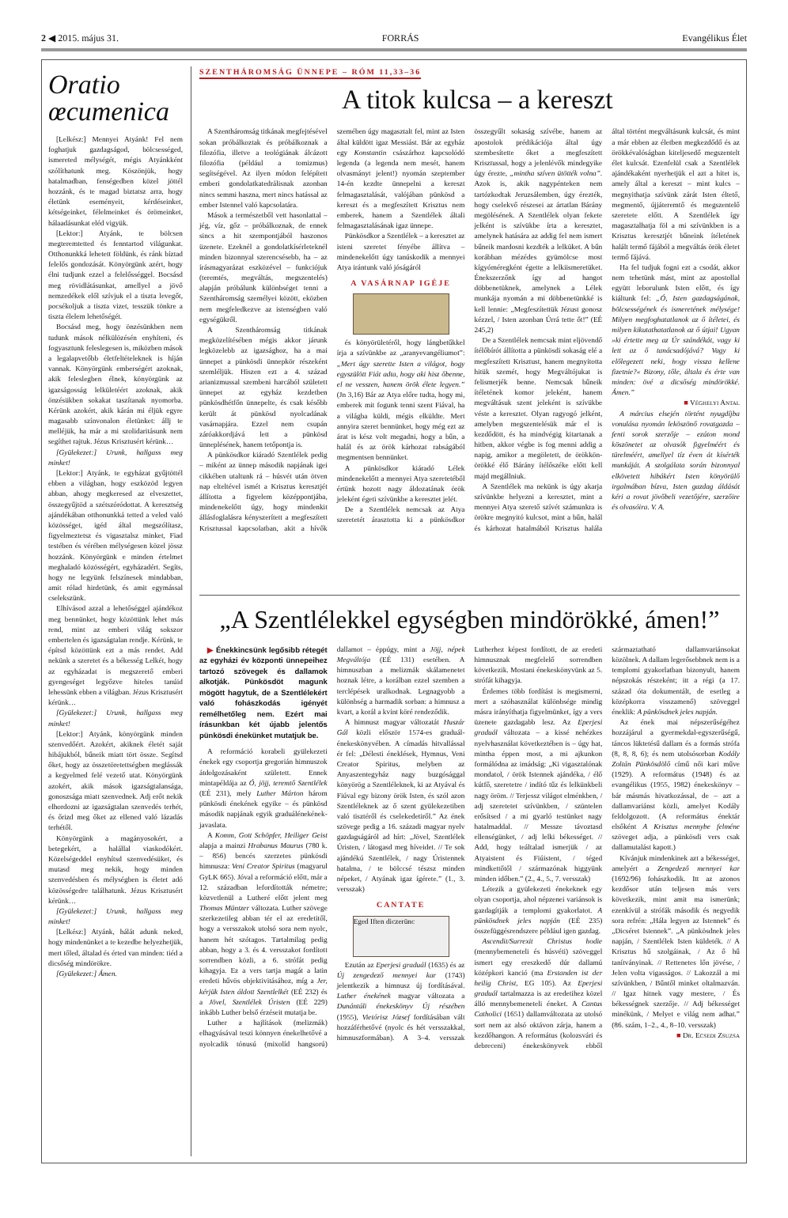2 ◀ 2015. május 31. FORRÁS Evangélikus Élet
Oratio œcumenica
[Lelkész:] Mennyei Atyánk! Fel nem foghatjuk gazdagságod, bölcsességed, ismereted mélységét, mégis Atyánkként szólíthatunk meg. Köszönjük, hogy hatalmadban, fenségedben közel jöttél hozzánk, és te magad biztatsz arra, hogy életünk eseményeit, kérdéseinket, kétségeinket, félelmeinket és örömeinket, hálaadásunkat eléd vigyük.
[Lektor:] Atyánk, te bölcsen megteremtetted és fenntartod világunkat. Otthonunkká lehetett földünk, és ránk bíztad felelős gondozását. Könyörgünk azért, hogy élni tudjunk ezzel a felelősséggel. Bocsásd meg rövidlátásunkat, amellyel a jövő nemzedékek elől szívjuk el a tiszta levegőt, pocsékoljuk a tiszta vizet, tesszük tönkre a tiszta élelem lehetőségét.
Bocsásd meg, hogy önzésünkben nem tudunk mások nélkülözésén enyhíteni, és fogyasztunk feleslegesen is, miközben mások a legalapvetőbb életfeltételeknek is híján vannak. Könyörgünk emberségért azoknak, akik feleslegben élnek, könyörgünk az igazságosság lelkületéért azoknak, akik önzésükben sokakat taszítanak nyomorba. Kérünk azokért, akik kárán mi éljük egyre magasabb színvonalon életünket: állj te melléjük, ha már a mi szolidaritásunk nem segíthet rajtuk. Jézus Krisztusért kérünk…
[Gyülekezet:] Urunk, hallgass meg minket!
[Lektor:] Atyánk, te egyházat gyűjtöttél ebben a világban, hogy eszközöd legyen abban, ahogy megkeresed az elveszettet, összegyűjtöd a szétszóródottat. A keresztség ajándékában otthonunkká tetted a veled való közösséget, igéd által megszólítasz, figyelmeztetsz és vigasztalsz minket, Fiad testében és vérében mélységesen közel jössz hozzánk. Könyörgünk e minden értelmet meghaladó közösségért, egyházadért. Segíts, hogy ne legyünk felszínesek mindabban, amit rólad hirdetünk, és amit egymással cselekszünk.
Elhívásod azzal a lehetőséggel ajándékoz meg bennünket, hogy közöttünk lehet más rend, mint az emberi világ sokszor embertelen és igazságtalan rendje. Kérünk, te építsd közöttünk ezt a más rendet. Add nekünk a szeretet és a békesség Lelkét, hogy az egyházadat is megszerető emberi gyengeséget legyőzve hiteles tanúid lehessünk ebben a világban. Jézus Krisztusért kérünk…
[Gyülekezet:] Urunk, hallgass meg minket!
[Lektor:] Atyánk, könyörgünk minden szenvedőért. Azokért, akiknek életét saját hibájukból, bűneik miatt tört össze. Segítsd őket, hogy az összetöretettségben meglássák a kegyelmed felé vezető utat. Könyörgünk azokért, akik mások igazságtalansága, gonoszsága miatt szenvednek. Adj erőt nekik elhordozni az igazságtalan szenvedés terhét, és őrizd meg őket az ellened való lázadás terhétől.
Könyörgünk a magányosokért, a betegekért, a halállal viaskodókért. Közelségeddel enyhítsd szenvedésüket, és mutasd meg nekik, hogy minden szenvedésben és mélységben is életet adó közösségedre találhatunk. Jézus Krisztusért kérünk…
[Gyülekezet:] Urunk, hallgass meg minket!
[Lelkész:] Atyánk, hálát adunk neked, hogy mindenünket a te kezedbe helyezhetjük, mert tőled, általad és érted van minden: tiéd a dicsőség mindörökre.
[Gyülekezet:] Ámen.
SZENTHÁROMSÁG ÜNNEPE – RÓM 11,33–36
A titok kulcsa – a kereszt
A Szentháromság titkának megfejtésével sokan próbálkoztak és próbálkoznak a filozófia, illetve a teológiának álcázott filozófia (például a tomizmus) segítségével. Az ilyen módon felépített emberi gondolatkatedrálisnak azonban nincs semmi haszna, mert nincs hatással az ember Istennel való kapcsolatára.
Mások a természetből vett hasonlattal – jég, víz, gőz – próbálkoznak, de ennek sincs a hit szempontjából haszonos üzenete. Ezeknél a gondolatkísérleteknél minden bizonnyal szerencsésebb, ha – az írásmagyarázat eszközével – funkciójuk (teremtés, megváltás, megszentelés) alapján próbálunk különbséget tenni a Szentháromság személyei között, eközben nem megfeledkezve az istenségben való egységükről.
A Szentháromság titkának megközelítésében mégis akkor járunk legközelebb az igazsághoz, ha a mai ünnepet a pünkösdi ünnepkör részeként szemléljük. Hiszen ezt a 4. század arianizmussal szembeni harcából született ünnepet az egyház kezdetben pünkösdhétfőn ünnepelte, és csak később került át pünkösd nyolcadának vasárnapjára. Ezzel nem csupán záróakkordjává lett a pünkösd ünneplésének, hanem tetőpontja is.
A pünkösdkor kiáradó Szentlélek pedig – miként az ünnep második napjának igei cikkében utaltunk rá – húsvét után ötven nap elteltével ismét a Krisztus keresztjét állította a figyelem középpontjába, mindenekelőtt úgy, hogy mindenkit állásfoglalásra kényszerített a megfeszített Krisztussal kapcsolatban, akit a hívők szemében úgy magasztalt fel, mint az Isten által küldött igaz Messiást. Bár az egyház egy Konstantin császárhoz kapcsolódó legenda (a legenda nem mesét, hanem olvasmányt jelent!) nyomán szeptember 14-én kezdte ünnepelni a kereszt felmagasztalását, valójában pünkösd a kereszt és a megfeszített Krisztus nem emberek, hanem a Szentlélek általi felmagasztalásának igaz ünnepe.
Pünkösdkor a Szentlélek – a keresztet az isteni szeretet fényébe állítva – mindenekelőtt úgy tanúskodik a mennyei Atya irántunk való jóságáról
A VASÁRNAP IGÉJE
és könyörületéről, hogy lángbetűkkel írja a szívünkbe az „aranyevangéliumot”: „Mert úgy szerette Isten a világot, hogy egyszülött Fiát adta, hogy aki hisz őbenne, el ne vesszen, hanem örök élete legyen.” (Jn 3,16) Bár az Atya előre tudta, hogy mi, emberek mit fogunk tenni szent Fiával, ha a világba küldi, mégis elküldte. Mert annyira szeret bennünket, hogy még ezt az árat is kész volt megadni, hogy a bűn, a halál és az örök kárhozat rabságából megmentsen bennünket.
A pünkösdkor kiáradó Lélek mindenekelőtt a mennyei Atya szeretetéből értünk hozott nagy áldozatának örök jeleként égeti szívünkbe a keresztet jelét.
De a Szentlélek nemcsak az Atya szeretetét árasztotta ki a pünkösdkor összegyűlt sokaság szívébe, hanem az apostolok prédikációja által úgy szembesítette őket a megfeszített Krisztussal, hogy a jelenlévők mindegyike úgy érezte, „mintha szíven ütötték volna”. Azok is, akik nagypénteken nem tartózkodtak Jeruzsálemben, úgy érezték, hogy cselekvő részesei az ártatlan Bárány megölésének. A Szentlélek olyan fekete jelként is szívükbe írta a keresztet, amelynek hatására az addig fel nem ismert bűneik mardosni kezdték a lelküket. A bűn korábban mézédes gyümölcse most kígyóméregként égette a lelkiismeretüket. Énekszerzőnk így ad hangot döbbenetüknek, amelynek a Lélek munkája nyomán a mi döbbenetünkké is kell lennie: „Megfeszítettük Jézust gonosz kézzel, / Isten azonban Úrrá tette őt!” (EÉ 245,2)
De a Szentlélek nemcsak mint eljövendő ítélőbírót állította a pünkösdi sokaság elé a megfeszített Krisztust, hanem megnyitotta hitük szemét, hogy Megváltójukat is felismerjék benne. Nemcsak bűneik ítéletének komor jeleként, hanem megváltásuk szent jeleként is szívükbe véste a keresztet. Olyan ragyogó jelként, amelyben megszentelésük már el is kezdődött, és ha mindvégig kitartanak a hitben, akkor végbe is fog menni addig a napig, amikor a megöletett, de örökkön-örökké élő Bárány ítélőszéke előtt kell majd megállniuk.
A Szentlélek ma nekünk is úgy akarja szívünkbe helyezni a keresztet, mint a mennyei Atya szerető szívét számunkra is örökre megnyitó kulcsot, mint a bűn, halál és kárhozat hatalmából Krisztus halála által történt megváltásunk kulcsát, és mint a már ebben az életben megkezdődő és az örökkévalóságban kiteljesedő megszentelt élet kulcsát. Ezenfelül csak a Szentlélek ajándékaként nyerhetjük el azt a hitet is, amely által a kereszt – mint kulcs – megnyithatja szívünk zárát Isten éltető, megmentő, újjáteremtő és megszentelő szeretete előtt. A Szentlélek így magasztalhatja föl a mi szívünkben is a Krisztus keresztjét bűneink ítéletének halált termő fájából a megváltás örök életet termő fájává.
Ha fel tudjuk fogni ezt a csodát, akkor nem tehetünk mást, mint az apostollal együtt leborulunk Isten előtt, és így kiáltunk fel: „Ó, Isten gazdagságának, bölcsességének és ismeretének mélysége! Milyen megfoghatatlanok az ő ítéletei, és milyen kikutathatatlanok az ő útjai! Ugyan »ki értette meg az Úr szándékát, vagy ki lett az ő tanácsadójává? Vagy ki előlegezett neki, hogy vissza kellene fizetnie?« Bizony, tőle, általa és érte van minden: övé a dicsőség mindörökké. Ámen.”
■ Véghelyi Antal
A március elsején történt nyugdíjba vonulása nyomán leköszönő rovatgazda – fenti sorok szerzője – ezúton mond köszönetet az olvasók figyelméért és türelméért, amellyel tíz éven át kísérték munkáját. A szolgálata során bizonnyal elkövetett hibákért Isten könyörülő irgalmában bízva, Isten gazdag áldását kéri a rovat jövőbeli vezetőjére, szerzőire és olvasóira. V. A.
„A Szentlélekkel egységben mindörökké, ámen!”
▶ Énekkincsünk legősibb rétegét az egyházi év központi ünnepeihez tartozó szövegek és dallamok alkotják. Pünkösdöt magunk mögött hagytuk, de a Szentlélekért való fohászkodás igényét remélhetőleg nem. Ezért mai írásunkban két újabb jelentős pünkösdi énekünket mutatjuk be.
A reformáció korabeli gyülekezeti énekek egy csoportja gregorián himnuszok átdolgozásaként született. Ennek mintapéldája az Ó, jöjj, teremtő Szentlélek (EÉ 231), mely Luther Márton három pünkösdi énekének egyike – és pünkösd második napjának egyik graduálénekének-javaslata.
A Komm, Gott Schöpfer, Heiliger Geist alapja a mainzi Hrabanus Maurus (780 k. – 856) bencés szerzetes pünkösdi himnusza: Veni Creator Spiritus (magyarul GyLK 665). Jóval a reformáció előtt, már a 12. században lefordították németre; közvetlenül a Lutheré előtt jelent meg Thomas Müntzer változata. Luther szövege szerkezetileg abban tér el az eredetitől, hogy a versszakok utolsó sora nem nyolc, hanem hét szótagos. Tartalmilag pedig abban, hogy a 3. és 4. versszakot fordított sorrendben közli, a 6. strófát pedig kihagyja. Ez a vers tartja magát a latin eredeti hűvös objektivitásához, míg a Jer, kérjük Isten áldott Szentlelkét (EÉ 232) és a Jövel, Szentlélek Úristen (EÉ 229) inkább Luther belső érzéseit mutatja be.
Luther a hajlítások (melizmák) elhagyásával teszi könnyen énekelhetővé a nyolcadik tónusú (mixolíd hangsorú) dallamot – éppúgy, mint a Jöjj, népek Megváltója (EÉ 131) esetében. A himnuszban a melizmák skálamenetet hoznak létre, a korálban ezzel szemben a terclépések uralkodnak. Legnagyobb a különbség a harmadik sorban: a himnusz a kvart, a korál a kvint köré rendeződik.
A himnusz magyar változatát Huszár Gál közli először 1574-es graduál-énekeskönyvében. A címadás hitvallással ér fel: „Délesti éneklések, Hymnus, Veni Creator Spiritus, melyben az Anyaszentegyház nagy buzgósággal könyörög a Szentléleknek, ki az Atyával és Fiúval egy bizony örök Isten, és szól azon Szentléleknek az ő szent gyülekezetiben való tisztéről és cselekedetiről.” Az ének szövege pedig a 16. századi magyar nyelv gazdagságáról ad hírt: „Jövel, Szentlélek Úristen, / látogasd meg híveidet. // Te sok ajándékú Szentlélek, / nagy Úristennek hatalma, / te bölccsé tészsz minden népeket, / Atyának igaz ígérete.” (1., 3. versszak)
CANTATE
Eged Iften diczerünc
Ezután az Eperjesi graduál (1635) és az Új zengedező mennyei kar (1743) jelentkezik a himnusz új fordításával. Luther énekének magyar változata a Dunántúli énekeskönyv Új részében (1955), Vietórisz József fordításában vált hozzáférhetővé (nyolc és hét versszakkal, himnuszformában). A 3–4. versszak Lutherhez képest fordított, de az eredeti himnusznak megfelelő sorrendben következik. Mostani énekeskönyvünk az 5. strófát kihagyja.
Érdemes több fordítást is megismerni, mert a szóhasználat különbsége mindig másra irányíthatja figyelmünket, így a vers üzenete gazdagabb lesz. Az Eperjesi graduál változata – a kissé nehézkes nyelvhasználat következtében is – úgy hat, mintha éppen most, a mi ajkunkon formálódna az imádság: „Ki vigasztalónak mondatol, / örök Istennek ajándéka, / élő kútfő, szeretetre / indító tűz és lelkünkbeli nagy öröm. // Terjessz világot elménkben, / adj szeretetet szívünkben, / szüntelen erősítsed / a mi gyarló testünket nagy hatalmaddal. // Messze távoztasd ellenségünket, / adj lelki békességet. // Add, hogy teáltalad ismerjük / az Atyaistent és Fiúistent, / téged mindkettőtől / származónak higgyünk minden időben.” (2., 4., 5., 7. versszak)
Létezik a gyülekezeti énekeknek egy olyan csoportja, ahol népzenei variánsok is gazdagítják a templomi gyakorlatot. A pünkösdnek jeles napján (EÉ 235) összefüggésrendszere például igen gazdag.
Ascendit/Surrexit Christus hodie (mennybemeneteli és húsvéti) szöveggel ismert egy ereszkedő dúr dallamú középkori kanció (ma Erstanden ist der heilig Christ, EG 105). Az Eperjesi graduál tartalmazza is az eredetihez közel álló mennybemeneteli éneket. A Cantus Catholici (1651) dallamváltozata az utolsó sort nem az alsó oktávon zárja, hanem a kezdőhangon. A református (kolozsvári és debreceni) énekeskönyvek ebből származtatható dallamvariánsokat közölnek. A dallam legerősebbnek nem is a templomi gyakorlatban bizonyult, hanem népszokás részeként; itt a régi (a 17. század óta dokumentált, de esetleg a középkorra visszamenő) szöveggel éneklik: A pünkösdnek jeles napján.
Az ének mai népszerűségéhez hozzájárul a gyermekdal-egyszerűségű, táncos lüktetésű dallam és a formás strófa (8, 8, 8, 6); és nem utolsósorban Kodály Zoltán Pünkösdölő című női kari műve (1929). A református (1948) és az evangélikus (1955, 1982) énekeskönyv – bár másmás hivatkozással, de – azt a dallamvariánst közli, amelyet Kodály feldolgozott. (A református énektár elsőként A Krisztus mennybe felméne szöveget adja, a pünkösdi vers csak dallamutalást kapott.)
Kívánjuk mindenkinek azt a békességet, amelyért a Zengedező mennyei kar (1692/96) fohászkodik. Itt az azonos kezdősor után teljesen más vers következik, mint amit ma ismerünk; ezenkívül a strófák második és negyedik sora refrén: „Hála legyen az Istennek” és „Dicséret Istennek”. „A pünkösdnek jeles napján, / Szentlélek Isten küldeték. // A Krisztus hű szolgáinak, / Az ő hű tanítványinak. // Rettenetes lőn jövése, / Jelen volta vigasságos. // Lakozzál a mi szívünkben, / Bűntől minket oltalmazván. // Igaz hitnek vagy mestere, / És békességnek szerzője. // Adj békességet minékünk, / Melyet e világ nem adhat.” (86. szám, 1–2., 4., 8–10. versszak)
■ Dr. Ecsedi Zsuzsa